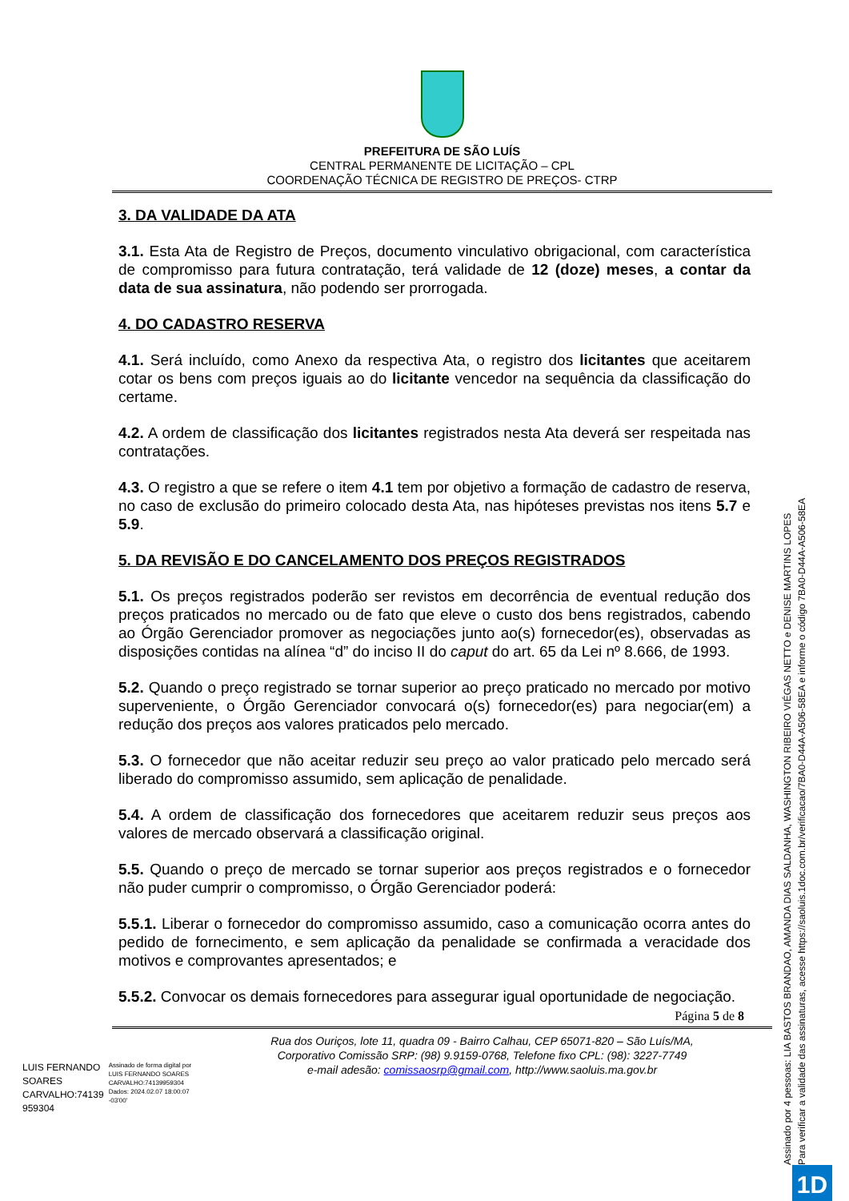PREFEITURA DE SÃO LUÍS
CENTRAL PERMANENTE DE LICITAÇÃO – CPL
COORDENAÇÃO TÉCNICA DE REGISTRO DE PREÇOS- CTRP
3. DA VALIDADE DA ATA
3.1. Esta Ata de Registro de Preços, documento vinculativo obrigacional, com característica de compromisso para futura contratação, terá validade de 12 (doze) meses, a contar da data de sua assinatura, não podendo ser prorrogada.
4. DO CADASTRO RESERVA
4.1. Será incluído, como Anexo da respectiva Ata, o registro dos licitantes que aceitarem cotar os bens com preços iguais ao do licitante vencedor na sequência da classificação do certame.
4.2. A ordem de classificação dos licitantes registrados nesta Ata deverá ser respeitada nas contratações.
4.3. O registro a que se refere o item 4.1 tem por objetivo a formação de cadastro de reserva, no caso de exclusão do primeiro colocado desta Ata, nas hipóteses previstas nos itens 5.7 e 5.9.
5. DA REVISÃO E DO CANCELAMENTO DOS PREÇOS REGISTRADOS
5.1. Os preços registrados poderão ser revistos em decorrência de eventual redução dos preços praticados no mercado ou de fato que eleve o custo dos bens registrados, cabendo ao Órgão Gerenciador promover as negociações junto ao(s) fornecedor(es), observadas as disposições contidas na alínea “d” do inciso II do caput do art. 65 da Lei nº 8.666, de 1993.
5.2. Quando o preço registrado se tornar superior ao preço praticado no mercado por motivo superveniente, o Órgão Gerenciador convocará o(s) fornecedor(es) para negociar(em) a redução dos preços aos valores praticados pelo mercado.
5.3. O fornecedor que não aceitar reduzir seu preço ao valor praticado pelo mercado será liberado do compromisso assumido, sem aplicação de penalidade.
5.4. A ordem de classificação dos fornecedores que aceitarem reduzir seus preços aos valores de mercado observará a classificação original.
5.5. Quando o preço de mercado se tornar superior aos preços registrados e o fornecedor não puder cumprir o compromisso, o Órgão Gerenciador poderá:
5.5.1. Liberar o fornecedor do compromisso assumido, caso a comunicação ocorra antes do pedido de fornecimento, e sem aplicação da penalidade se confirmada a veracidade dos motivos e comprovantes apresentados; e
5.5.2. Convocar os demais fornecedores para assegurar igual oportunidade de negociação.
Página 5 de 8
Rua dos Ouriços, lote 11, quadra 09 - Bairro Calhau, CEP 65071-820 – São Luís/MA,
Corporativo Comissão SRP: (98) 9.9159-0768, Telefone fixo CPL: (98): 3227-7749
e-mail adesão: comissaosrp@gmail.com, http://www.saoluis.ma.gov.br
LUIS FERNANDO
SOARES
CARVALHO:74139
959304
Assinado de forma digital por LUIS FERNANDO SOARES CARVALHO:74139959304 Dados: 2024.02.07 18:00:07 -03'00'
Assinado por 4 pessoas: LIA BASTOS BRANDAO, AMANDA DIAS SALDANHA, WASHINGTON RIBEIRO VIÉGAS NETTO e DENISE MARTINS LOPES
Para verificar a validade das assinaturas, acesse https://saoluis.1doc.com.br/verificacao/7BA0-D44A-A506-58EA e informe o código 7BA0-D44A-A506-58EA
1D